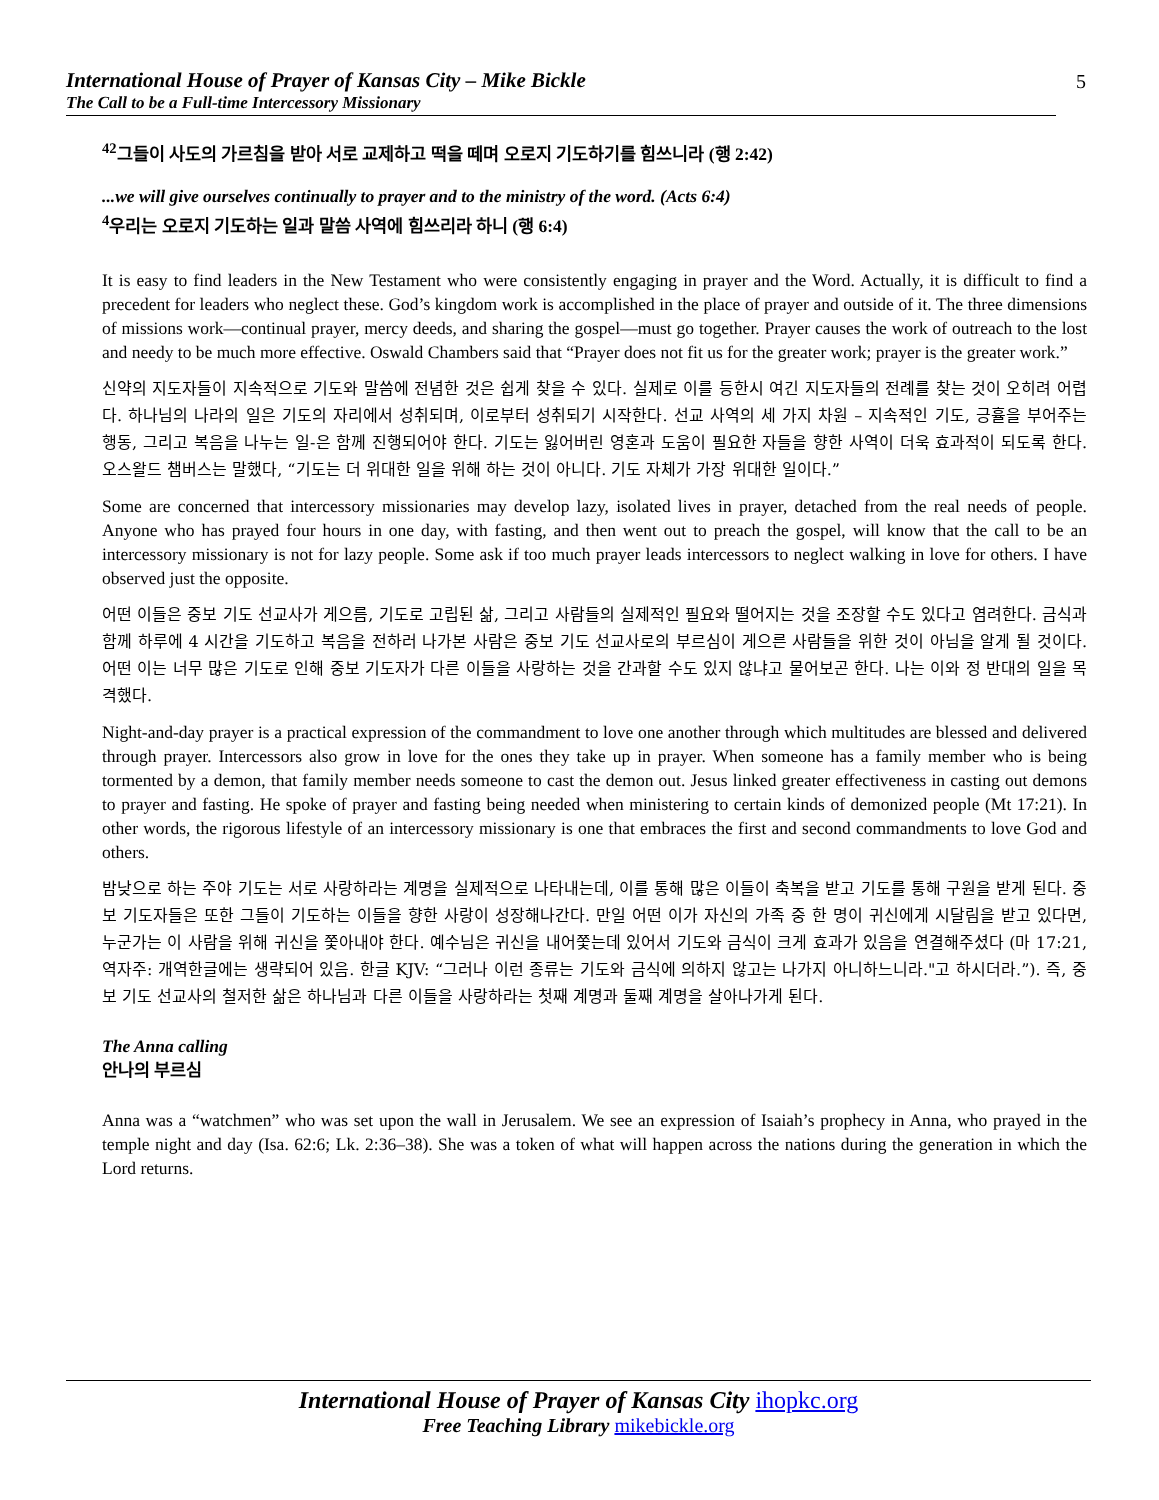International House of Prayer of Kansas City – Mike Bickle
The Call to be a Full-time Intercessory Missionary
5
<sup>42</sup> 그들이 사도의 가르침을 받아 서로 교제하고 떡을 떼며 오로지 기도하기를 힘쓰니라 (행 2:42)
...we will give ourselves continually to prayer and to the ministry of the word. (Acts 6:4)
<sup>4</sup> 우리는 오로지 기도하는 일과 말씀 사역에 힘쓰리라 하니 (행 6:4)
It is easy to find leaders in the New Testament who were consistently engaging in prayer and the Word. Actually, it is difficult to find a precedent for leaders who neglect these. God’s kingdom work is accomplished in the place of prayer and outside of it. The three dimensions of missions work—continual prayer, mercy deeds, and sharing the gospel—must go together. Prayer causes the work of outreach to the lost and needy to be much more effective. Oswald Chambers said that “Prayer does not fit us for the greater work; prayer is the greater work.”
신약의 지도자들이 지속적으로 기도와 말씀에 전념한 것은 쉽게 찾을 수 있다. 실제로 이를 등한시 여긴 지도자들의 전례를 찾는 것이 오히려 어렵다. 하나님의 나라의 일은 기도의 자리에서 성취되며, 이로부터 성취되기 시작한다. 선교 사역의 세 가지 차원 – 지속적인 기도, 긍휼을 부어주는 행동, 그리고 복음을 나누는 일-은 함께 진행되어야 한다. 기도는 잃어버린 영혼과 도움이 필요한 자들을 향한 사역이 더욱 효과적이 되도록 한다. 오스왈드 챔버스는 말했다, “기도는 더 위대한 일을 위해 하는 것이 아니다. 기도 자체가 가장 위대한 일이다.”
Some are concerned that intercessory missionaries may develop lazy, isolated lives in prayer, detached from the real needs of people. Anyone who has prayed four hours in one day, with fasting, and then went out to preach the gospel, will know that the call to be an intercessory missionary is not for lazy people. Some ask if too much prayer leads intercessors to neglect walking in love for others. I have observed just the opposite.
어떤 이들은 중보 기도 선교사가 게으름, 기도로 고립된 삶, 그리고 사람들의 실제적인 필요와 떨어지는 것을 조장할 수도 있다고 염려한다. 금식과 함께 하루에 4 시간을 기도하고 복음을 전하러 나가본 사람은 중보 기도 선교사로의 부르심이 게으른 사람들을 위한 것이 아님을 알게 될 것이다. 어떤 이는 너무 많은 기도로 인해 중보 기도자가 다른 이들을 사랑하는 것을 간과할 수도 있지 않냐고 물어보곤 한다. 나는 이와 정 반대의 일을 목격했다.
Night-and-day prayer is a practical expression of the commandment to love one another through which multitudes are blessed and delivered through prayer. Intercessors also grow in love for the ones they take up in prayer. When someone has a family member who is being tormented by a demon, that family member needs someone to cast the demon out. Jesus linked greater effectiveness in casting out demons to prayer and fasting. He spoke of prayer and fasting being needed when ministering to certain kinds of demonized people (Mt 17:21). In other words, the rigorous lifestyle of an intercessory missionary is one that embraces the first and second commandments to love God and others.
밤낮으로 하는 주야 기도는 서로 사랑하라는 계명을 실제적으로 나타내는데, 이를 통해 많은 이들이 축복을 받고 기도를 통해 구원을 받게 된다. 중보 기도자들은 또한 그들이 기도하는 이들을 향한 사랑이 성장해나간다. 만일 어떤 이가 자신의 가족 중 한 명이 귀신에게 시달림을 받고 있다면, 누군가는 이 사람을 위해 귀신을 쫓아내야 한다. 예수님은 귀신을 내어쫓는데 있어서 기도와 금식이 크게 효과가 있음을 연결해주셨다 (마 17:21, 역자주: 개역한글에는 생략되어 있음. 한글 KJV: “그러나 이런 종류는 기도와 금식에 의하지 않고는 나가지 아니하느니라."고 하시더라.”). 즉, 중보 기도 선교사의 철저한 삶은 하나님과 다른 이들을 사랑하라는 첫째 계명과 둘째 계명을 살아나가게 된다.
The Anna calling
안나의 부르심
Anna was a “watchmen” who was set upon the wall in Jerusalem. We see an expression of Isaiah’s prophecy in Anna, who prayed in the temple night and day (Isa. 62:6; Lk. 2:36–38). She was a token of what will happen across the nations during the generation in which the Lord returns.
International House of Prayer of Kansas City ihopkc.org
Free Teaching Library mikebickle.org